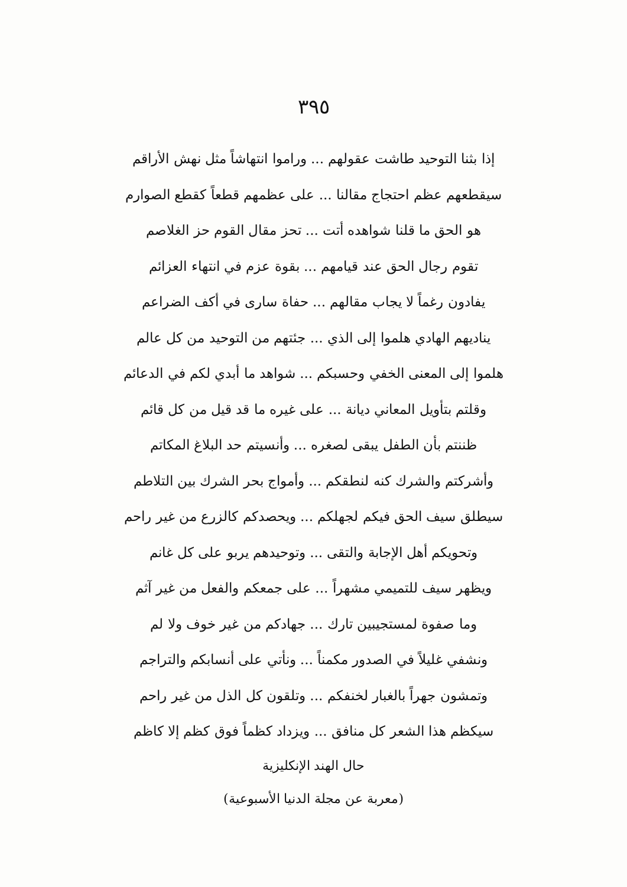٣٩٥
إذا بثنا التوحيد طاشت عقولهم ... وراموا انتهاشاً مثل نهش الأراقم
سيقطعهم عظم احتجاج مقالنا ... على عظمهم قطعاً كقطع الصوارم
هو الحق ما قلنا شواهده أتت ... تحز مقال القوم حز الغلاصم
تقوم رجال الحق عند قيامهم ... بقوة عزم في انتهاء العزائم
يفادون رغماً لا يجاب مقالهم ... حفاة سارى في أكف الضراعم
يناديهم الهادي هلموا إلى الذي ... جئتهم من التوحيد من كل عالم
هلموا إلى المعنى الخفي وحسبكم ... شواهد ما أبدي لكم في الدعائم
وقلتم بتأويل المعاني ديانة ... على غيره ما قد قيل من كل قائم
ظننتم بأن الطفل يبقى لصغره ... وأنسيتم حد البلاغ المكاتم
وأشركتم والشرك كنه لنطقكم ... وأمواج بحر الشرك بين التلاطم
سيطلق سيف الحق فيكم لجهلكم ... ويحصدكم كالزرع من غير راحم
وتحويكم أهل الإجابة والتقى ... وتوحيدهم يربو على كل غانم
ويظهر سيف للتميمي مشهراً ... على جمعكم والفعل من غير آثم
وما صفوة لمستجيبين تارك ... جهادكم من غير خوف ولا لم
ونشفي غليلاً في الصدور مكمناً ... ونأتي على أنسابكم والتراجم
وتمشون جهراً بالغبار لخنفكم ... وتلقون كل الذل من غير راحم
سيكظم هذا الشعر كل منافق ... ويزداد كظماً فوق كظم إلا كاظم
حال الهند الإنكليزية
(معربة عن مجلة الدنيا الأسبوعية)